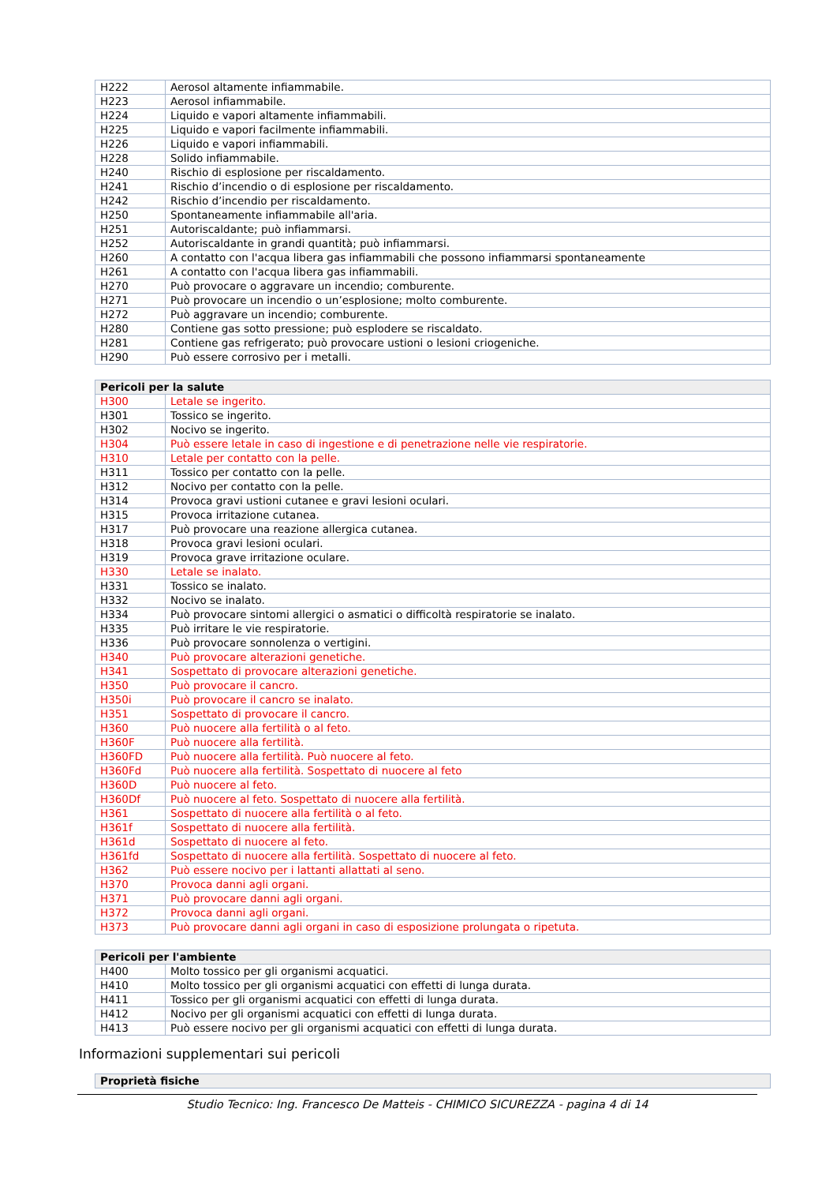| H222 | Aerosol altamente infiammabile. |
| H223 | Aerosol infiammabile. |
| H224 | Liquido e vapori altamente infiammabili. |
| H225 | Liquido e vapori facilmente infiammabili. |
| H226 | Liquido e vapori infiammabili. |
| H228 | Solido infiammabile. |
| H240 | Rischio di esplosione per riscaldamento. |
| H241 | Rischio d’incendio o di esplosione per riscaldamento. |
| H242 | Rischio d’incendio per riscaldamento. |
| H250 | Spontaneamente infiammabile all'aria. |
| H251 | Autoriscaldante; può infiammarsi. |
| H252 | Autoriscaldante in grandi quantità; può infiammarsi. |
| H260 | A contatto con l'acqua libera gas infiammabili che possono infiammarsi spontaneamente |
| H261 | A contatto con l'acqua libera gas infiammabili. |
| H270 | Può provocare o aggravare un incendio; comburente. |
| H271 | Può provocare un incendio o un’esplosione; molto comburente. |
| H272 | Può aggravare un incendio; comburente. |
| H280 | Contiene gas sotto pressione; può esplodere se riscaldato. |
| H281 | Contiene gas refrigerato; può provocare ustioni o lesioni criogeniche. |
| H290 | Può essere corrosivo per i metalli. |
| Pericoli per la salute | |
| --- | --- |
| H300 | Letale se ingerito. |
| H301 | Tossico se ingerito. |
| H302 | Nocivo se ingerito. |
| H304 | Può essere letale in caso di ingestione e di penetrazione nelle vie respiratorie. |
| H310 | Letale per contatto con la pelle. |
| H311 | Tossico per contatto con la pelle. |
| H312 | Nocivo per contatto con la pelle. |
| H314 | Provoca gravi ustioni cutanee e gravi lesioni oculari. |
| H315 | Provoca irritazione cutanea. |
| H317 | Può provocare una reazione allergica cutanea. |
| H318 | Provoca gravi lesioni oculari. |
| H319 | Provoca grave irritazione oculare. |
| H330 | Letale se inalato. |
| H331 | Tossico se inalato. |
| H332 | Nocivo se inalato. |
| H334 | Può provocare sintomi allergici o asmatici o difficoltà respiratorie se inalato. |
| H335 | Può irritare le vie respiratorie. |
| H336 | Può provocare sonnolenza o vertigini. |
| H340 | Può provocare alterazioni genetiche. |
| H341 | Sospettato di provocare alterazioni genetiche. |
| H350 | Può provocare il cancro. |
| H350i | Può provocare il cancro se inalato. |
| H351 | Sospettato di provocare il cancro. |
| H360 | Può nuocere alla fertilità o al feto. |
| H360F | Può nuocere alla fertilità. |
| H360FD | Può nuocere alla fertilità. Può nuocere al feto. |
| H360Fd | Può nuocere alla fertilità. Sospettato di nuocere al feto |
| H360D | Può nuocere al feto. |
| H360Df | Può nuocere al feto. Sospettato di nuocere alla fertilità. |
| H361 | Sospettato di nuocere alla fertilità o al feto. |
| H361f | Sospettato di nuocere alla fertilità. |
| H361d | Sospettato di nuocere al feto. |
| H361fd | Sospettato di nuocere alla fertilità. Sospettato di nuocere al feto. |
| H362 | Può essere nocivo per i lattanti allattati al seno. |
| H370 | Provoca danni agli organi. |
| H371 | Può provocare danni agli organi. |
| H372 | Provoca danni agli organi. |
| H373 | Può provocare danni agli organi in caso di esposizione prolungata o ripetuta. |
| Pericoli per l'ambiente | |
| --- | --- |
| H400 | Molto tossico per gli organismi acquatici. |
| H410 | Molto tossico per gli organismi acquatici con effetti di lunga durata. |
| H411 | Tossico per gli organismi acquatici con effetti di lunga durata. |
| H412 | Nocivo per gli organismi acquatici con effetti di lunga durata. |
| H413 | Può essere nocivo per gli organismi acquatici con effetti di lunga durata. |
Informazioni supplementari sui pericoli
| Proprietà fisiche |
| --- |
Studio Tecnico: Ing. Francesco De Matteis - CHIMICO SICUREZZA - pagina 4 di 14